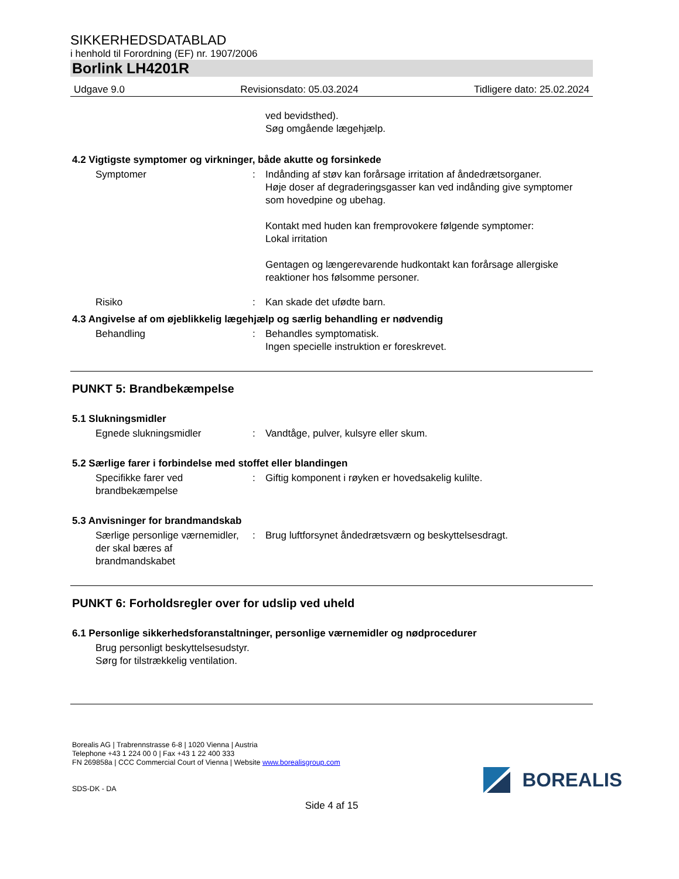SIKKERHEDSDATABLAD
i henhold til Forordning (EF) nr. 1907/2006
Borlink LH4201R
Udgave 9.0 Revisionsdato: 05.03.2024 Tidligere dato: 25.02.2024
ved bevidsthed).
Søg omgående lægehjælp.
4.2 Vigtigste symptomer og virkninger, både akutte og forsinkede
Symptomer : Indånding af støv kan forårsage irritation af åndedrætsorganer.
Høje doser af degraderingsgasser kan ved indånding give symptomer som hovedpine og ubehag.
Kontakt med huden kan fremprovokere følgende symptomer:
Lokal irritation
Gentagen og længerevarende hudkontakt kan forårsage allergiske reaktioner hos følsomme personer.
Risiko : Kan skade det ufødte barn.
4.3 Angivelse af om øjeblikkelig lægehjælp og særlig behandling er nødvendig
Behandling : Behandles symptomatisk.
Ingen specielle instruktion er foreskrevet.
PUNKT 5: Brandbekæmpelse
5.1 Slukningsmidler
Egnede slukningsmidler : Vandtåge, pulver, kulsyre eller skum.
5.2 Særlige farer i forbindelse med stoffet eller blandingen
Specifikke farer ved brandbekæmpelse
: Giftig komponent i røyken er hovedsakelig kulilte.
5.3 Anvisninger for brandmandskab
Særlige personlige værnemidler, der skal bæres af brandmandskabet
: Brug luftforsynet åndedrætsværn og beskyttelsesdragt.
PUNKT 6: Forholdsregler over for udslip ved uheld
6.1 Personlige sikkerhedsforanstaltninger, personlige værnemidler og nødprocedurer
Brug personligt beskyttelsesudstyr.
Sørg for tilstrækkelig ventilation.
Borealis AG | Trabrennstrasse 6-8 | 1020 Vienna | Austria
Telephone +43 1 224 00 0 | Fax +43 1 22 400 333
FN 269858a | CCC Commercial Court of Vienna | Website www.borealisgroup.com
SDS-DK - DA
BOREALIS
Side 4 af 15